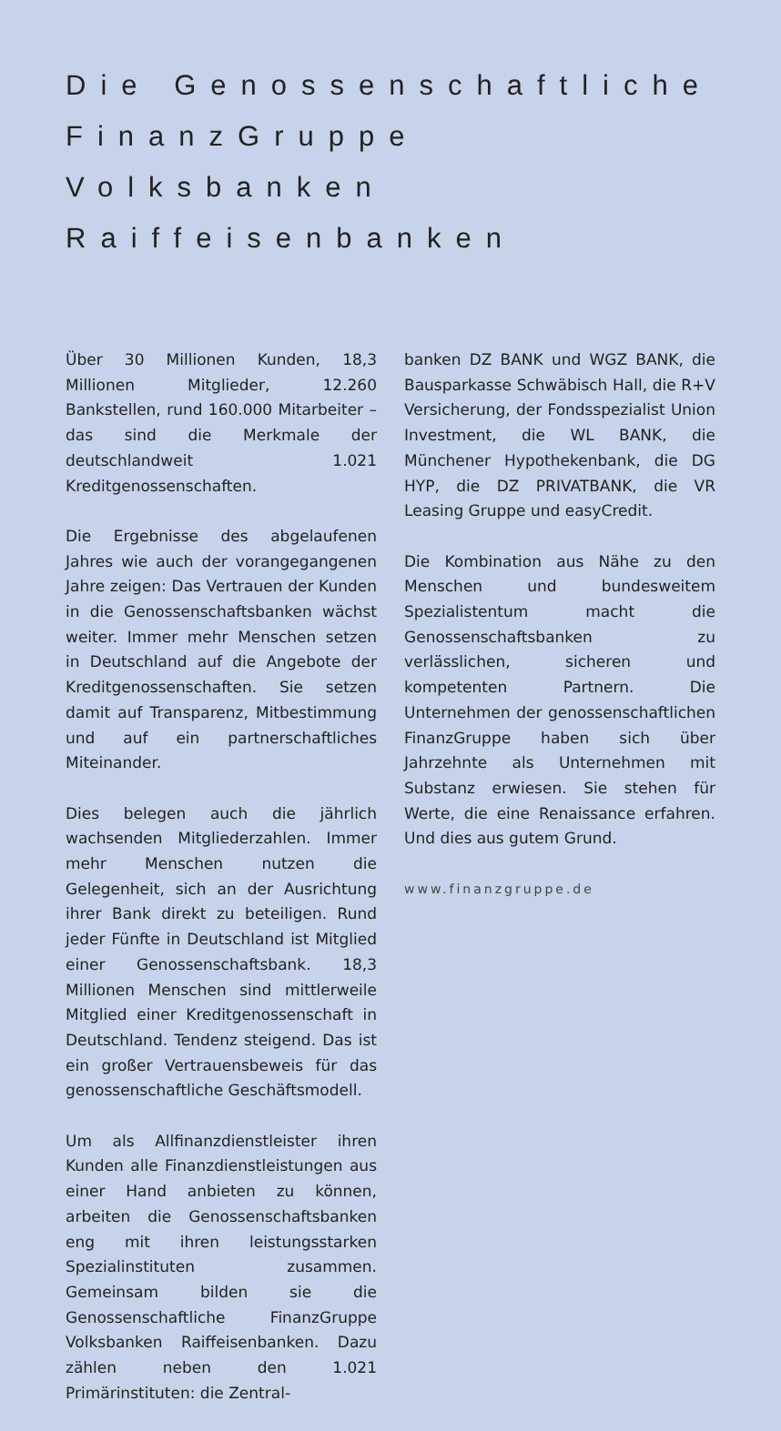Die Genossenschaftliche FinanzGruppe Volksbanken Raiffeisenbanken
Über 30 Millionen Kunden, 18,3 Millionen Mitglieder, 12.260 Bankstellen, rund 160.000 Mitarbeiter – das sind die Merkmale der deutschlandweit 1.021 Kreditgenossenschaften.
Die Ergebnisse des abgelaufenen Jahres wie auch der vorangegangenen Jahre zeigen: Das Vertrauen der Kunden in die Genossenschaftsbanken wächst weiter. Immer mehr Menschen setzen in Deutschland auf die Angebote der Kreditgenossenschaften. Sie setzen damit auf Transparenz, Mitbestimmung und auf ein partnerschaftliches Miteinander.
Dies belegen auch die jährlich wachsenden Mitgliederzahlen. Immer mehr Menschen nutzen die Gelegenheit, sich an der Ausrichtung ihrer Bank direkt zu beteiligen. Rund jeder Fünfte in Deutschland ist Mitglied einer Genossenschaftsbank. 18,3 Millionen Menschen sind mittlerweile Mitglied einer Kreditgenossenschaft in Deutschland. Tendenz steigend. Das ist ein großer Vertrauensbeweis für das genossenschaftliche Geschäftsmodell.
Um als Allfinanzdienstleister ihren Kunden alle Finanzdienstleistungen aus einer Hand anbieten zu können, arbeiten die Genossenschaftsbanken eng mit ihren leistungsstarken Spezialinstituten zusammen. Gemeinsam bilden sie die Genossenschaftliche FinanzGruppe Volksbanken Raiffeisenbanken. Dazu zählen neben den 1.021 Primärinstituten: die Zentral-
banken DZ BANK und WGZ BANK, die Bausparkasse Schwäbisch Hall, die R+V Versicherung, der Fondsspezialist Union Investment, die WL BANK, die Münchener Hypothekenbank, die DG HYP, die DZ PRIVATBANK, die VR Leasing Gruppe und easyCredit.
Die Kombination aus Nähe zu den Menschen und bundesweitem Spezialistentum macht die Genossenschaftsbanken zu verlässlichen, sicheren und kompetenten Partnern. Die Unternehmen der genossenschaftlichen FinanzGruppe haben sich über Jahrzehnte als Unternehmen mit Substanz erwiesen. Sie stehen für Werte, die eine Renaissance erfahren. Und dies aus gutem Grund.
www.finanzgruppe.de